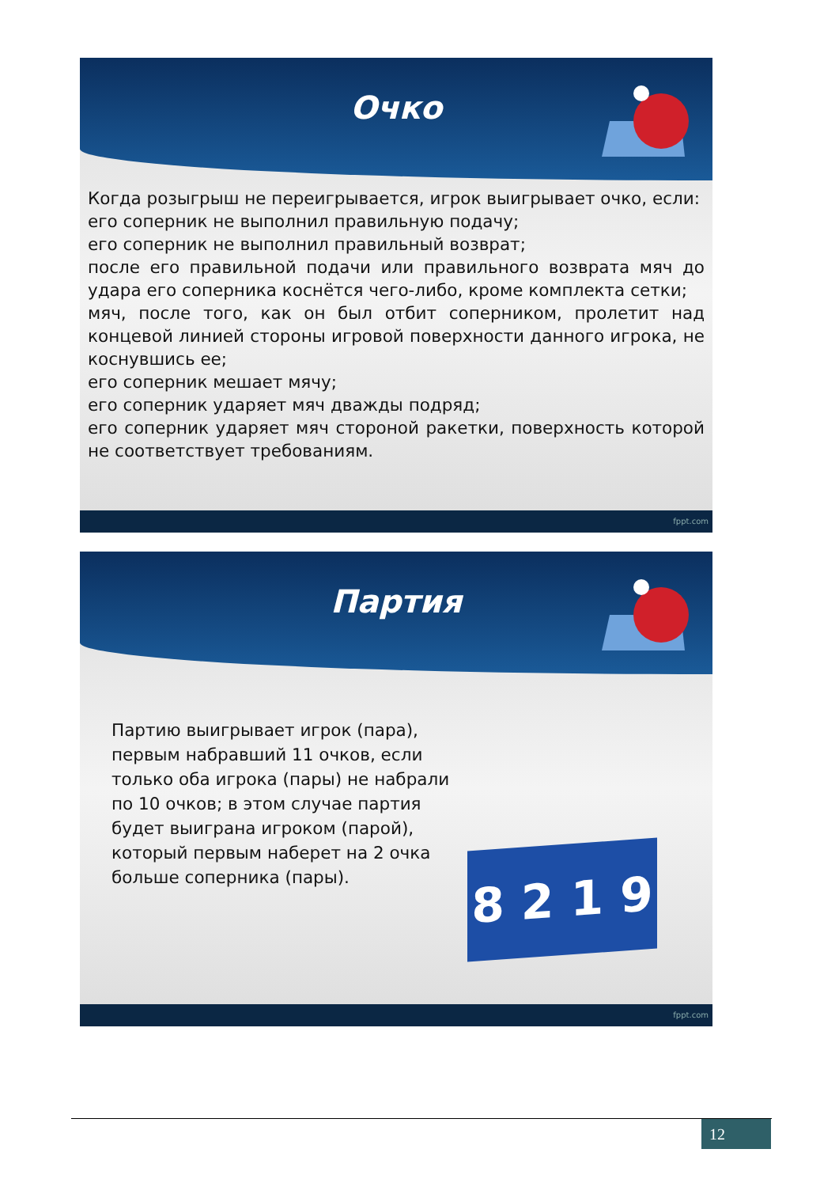Очко
Когда розыгрыш не переигрывается, игрок выигрывает очко, если:
его соперник не выполнил правильную подачу;
его соперник не выполнил правильный возврат;
после его правильной подачи или правильного возврата мяч до удара его соперника коснётся чего-либо, кроме комплекта сетки;
мяч, после того, как он был отбит соперником, пролетит над концевой линией стороны игровой поверхности данного игрока, не коснувшись ее;
его соперник мешает мячу;
его соперник ударяет мяч дважды подряд;
его соперник ударяет мяч стороной ракетки, поверхность которой не соответствует требованиям.
fppt.com
Партия
Партию выигрывает игрок (пара), первым набравший 11 очков, если только оба игрока (пары) не набрали по 10 очков; в этом случае партия будет выиграна игроком (парой), который первым наберет на 2 очка больше соперника (пары).
8 2 1 9
fppt.com
12